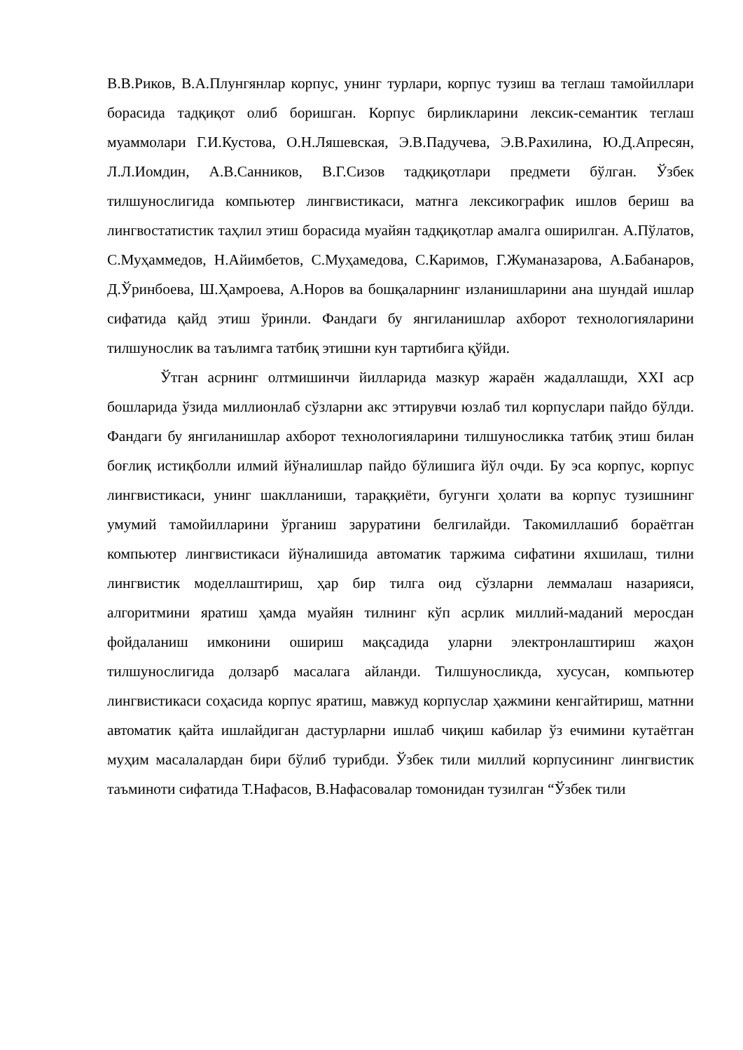В.В.Риков, В.А.Плунгянлар корпус, унинг турлари, корпус тузиш ва теглаш тамойиллари борасида тадқиқот олиб боришган. Корпус бирликларини лексик-семантик теглаш муаммолари Г.И.Кустова, О.Н.Ляшевская, Э.В.Падучева, Э.В.Рахилина, Ю.Д.Апресян, Л.Л.Иомдин, А.В.Санников, В.Г.Сизов тадқиқотлари предмети бўлган. Ўзбек тилшунослигида компьютер лингвистикаси, матнга лексикографик ишлов бериш ва лингвостатистик таҳлил этиш борасида муайян тадқиқотлар амалга оширилган. А.Пўлатов, С.Муҳаммедов, Н.Айимбетов, С.Муҳамедова, С.Каримов, Г.Жуманазарова, А.Бабанаров, Д.Ўринбоева, Ш.Ҳамроева, А.Норов ва бошқаларнинг изланишларини ана шундай ишлар сифатида қайд этиш ўринли. Фандаги бу янгиланишлар ахборот технологияларини тилшунослик ва таълимга татбиқ этишни кун тартибига қўйди.
Ўтган асрнинг олтмишинчи йилларида мазкур жараён жадаллашди, XXI аср бошларида ўзида миллионлаб сўзларни акс эттирувчи юзлаб тил корпуслари пайдо бўлди. Фандаги бу янгиланишлар ахборот технологияларини тилшуносликка татбиқ этиш билан боғлиқ истиқболли илмий йўналишлар пайдо бўлишига йўл очди. Бу эса корпус, корпус лингвистикаси, унинг шаклланиши, тараққиёти, бугунги ҳолати ва корпус тузишнинг умумий тамойилларини ўрганиш заруратини белгилайди. Такомиллашиб бораётган компьютер лингвистикаси йўналишида автоматик таржима сифатини яхшилаш, тилни лингвистик моделлаштириш, ҳар бир тилга оид сўзларни леммалаш назарияси, алгоритмини яратиш ҳамда муайян тилнинг кўп асрлик миллий-маданий меросдан фойдаланиш имконини ошириш мақсадида уларни электронлаштириш жаҳон тилшунослигида долзарб масалага айланди. Тилшуносликда, хусусан, компьютер лингвистикаси соҳасида корпус яратиш, мавжуд корпуслар ҳажмини кенгайтириш, матнни автоматик қайта ишлайдиган дастурларни ишлаб чиқиш кабилар ўз ечимини кутаётган муҳим масалалардан бири бўлиб турибди. Ўзбек тили миллий корпусининг лингвистик таъминоти сифатида Т.Нафасов, В.Нафасовалар томонидан тузилган “Ўзбек тили